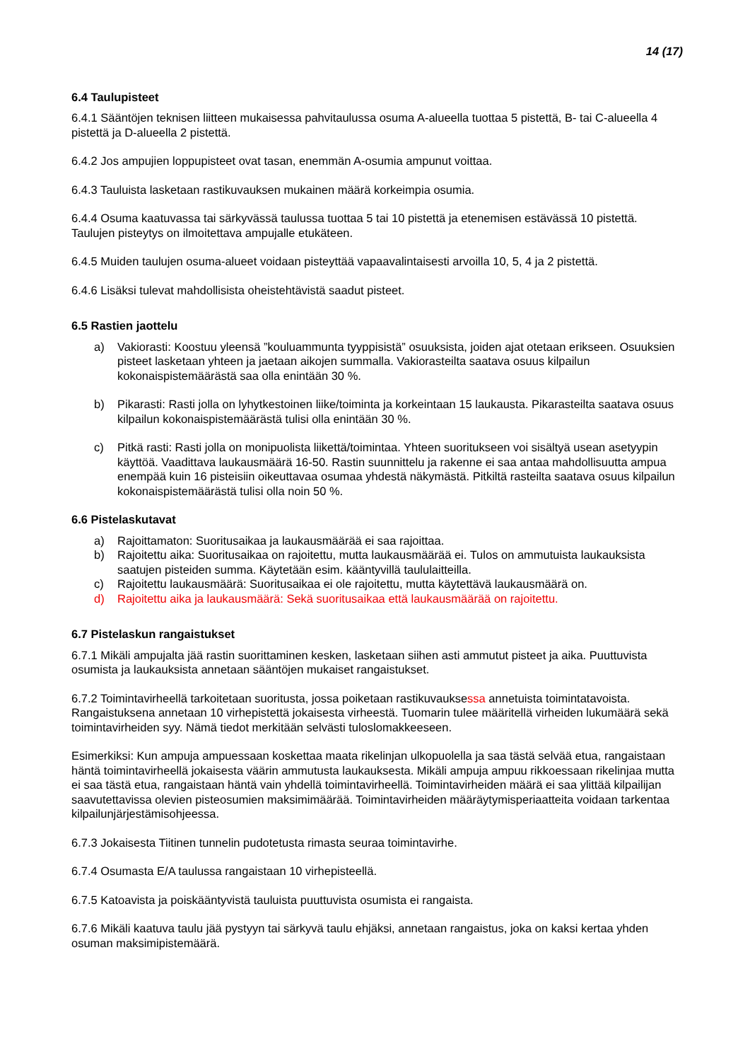14 (17)
6.4 Taulupisteet
6.4.1 Sääntöjen teknisen liitteen mukaisessa pahvitaulussa osuma A-alueella tuottaa 5 pistettä, B- tai C-alueella 4 pistettä ja D-alueella 2 pistettä.
6.4.2 Jos ampujien loppupisteet ovat tasan, enemmän A-osumia ampunut voittaa.
6.4.3 Tauluista lasketaan rastikuvauksen mukainen määrä korkeimpia osumia.
6.4.4 Osuma kaatuvassa tai särkyvässä taulussa tuottaa 5 tai 10 pistettä ja etenemisen estävässä 10 pistettä. Taulujen pisteytys on ilmoitettava ampujalle etukäteen.
6.4.5 Muiden taulujen osuma-alueet voidaan pisteyttää vapaavalintaisesti arvoilla 10, 5, 4 ja 2 pistettä.
6.4.6 Lisäksi tulevat mahdollisista oheistehtävistä saadut pisteet.
6.5 Rastien jaottelu
a) Vakiorasti: Koostuu yleensä ”kouluammunta tyyppisistä” osuuksista, joiden ajat otetaan erikseen. Osuuksien pisteet lasketaan yhteen ja jaetaan aikojen summalla. Vakiorasteilta saatava osuus kilpailun kokonaispistemäärästä saa olla enintään 30 %.
b) Pikarasti: Rasti jolla on lyhytkestoinen liike/toiminta ja korkeintaan 15 laukausta. Pikarasteilta saatava osuus kilpailun kokonaispistemäärästä tulisi olla enintään 30 %.
c) Pitkä rasti: Rasti jolla on monipuolista liikettä/toimintaa. Yhteen suoritukseen voi sisältyä usean asetyypin käyttöä. Vaadittava laukausmäärä 16-50. Rastin suunnittelu ja rakenne ei saa antaa mahdollisuutta ampua enempää kuin 16 pisteisiin oikeuttavaa osumaa yhdestä näkymästä. Pitkiltä rasteilta saatava osuus kilpailun kokonaispistemäärästä tulisi olla noin 50 %.
6.6 Pistelaskutavat
a) Rajoittamaton: Suoritusaikaa ja laukausmäärää ei saa rajoittaa.
b) Rajoitettu aika: Suoritusaikaa on rajoitettu, mutta laukausmäärää ei. Tulos on ammutuista laukauksista saatujen pisteiden summa. Käytetään esim. kääntyvillä taululaitteilla.
c) Rajoitettu laukausmäärä: Suoritusaikaa ei ole rajoitettu, mutta käytettävä laukausmäärä on.
d) Rajoitettu aika ja laukausmäärä: Sekä suoritusaikaa että laukausmäärää on rajoitettu.
6.7 Pistelaskun rangaistukset
6.7.1 Mikäli ampujalta jää rastin suorittaminen kesken, lasketaan siihen asti ammutut pisteet ja aika. Puuttuvista osumista ja laukauksista annetaan sääntöjen mukaiset rangaistukset.
6.7.2 Toimintavirheellä tarkoitetaan suoritusta, jossa poiketaan rastikuvauksessa annetuista toimintatavoista. Rangaistuksena annetaan 10 virhepistettä jokaisesta virheestä. Tuomarin tulee määritellä virheiden lukumäärä sekä toimintavirheiden syy. Nämä tiedot merkitään selvästi tuloslomakkeeseen.
Esimerkiksi: Kun ampuja ampuessaan koskettaa maata rikelinjan ulkopuolella ja saa tästä selvää etua, rangaistaan häntä toimintavirheellä jokaisesta väärin ammutusta laukauksesta. Mikäli ampuja ampuu rikkoessaan rikelinjaa mutta ei saa tästä etua, rangaistaan häntä vain yhdellä toimintavirheellä. Toimintavirheiden määrä ei saa ylittää kilpailijan saavutettavissa olevien pisteosumien maksimimäärää. Toimintavirheiden määräytymisperiaatteita voidaan tarkentaa kilpailunjärjestämisohjeessa.
6.7.3 Jokaisesta Tiitinen tunnelin pudotetusta rimasta seuraa toimintavirhe.
6.7.4 Osumasta E/A taulussa rangaistaan 10 virhepisteellä.
6.7.5 Katoavista ja poiskääntyvistä tauluista puuttuvista osumista ei rangaista.
6.7.6 Mikäli kaatuva taulu jää pystyyn tai särkyvä taulu ehjäksi, annetaan rangaistus, joka on kaksi kertaa yhden osuman maksimipistemäärä.